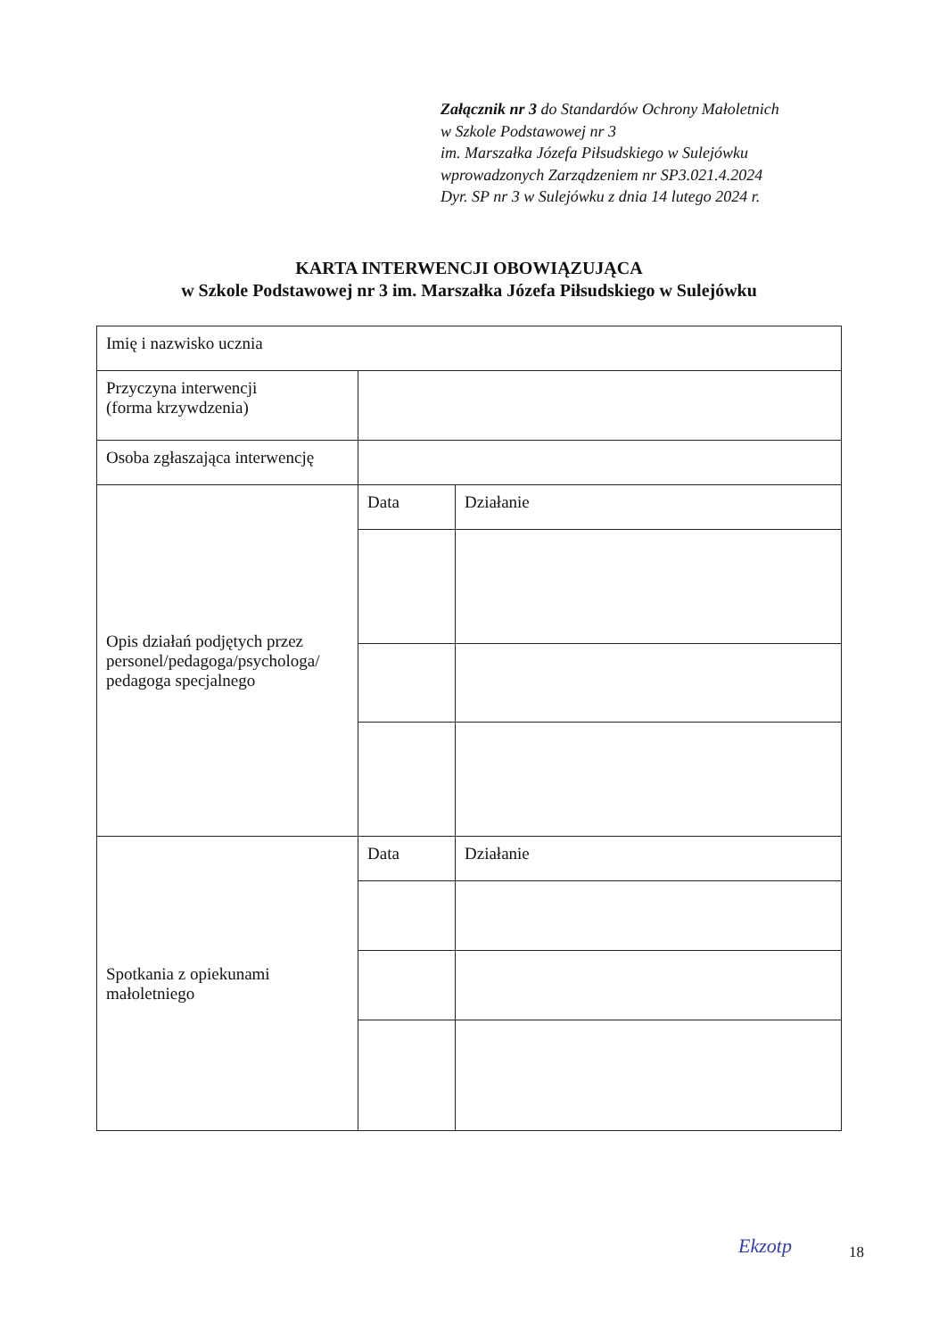Załącznik nr 3 do Standardów Ochrony Małoletnich
w Szkole Podstawowej nr 3
im. Marszałka Józefa Piłsudskiego w Sulejówku
wprowadzonych Zarządzeniem nr SP3.021.4.2024
Dyr. SP nr 3 w Sulejówku z dnia 14 lutego 2024 r.
KARTA INTERWENCJI OBOWIĄZUJĄCA
w Szkole Podstawowej nr 3 im. Marszałka Józefa Piłsudskiego w Sulejówku
| Imię i nazwisko ucznia | | |
| Przyczyna interwencji (forma krzywdzenia) | | |
| Osoba zgłaszająca interwencję | | |
| Opis działań podjętych przez personel/pedagoga/psychologa/ pedagoga specjalnego | Data | Działanie |
| Spotkania z opiekunami małoletniego | Data | Działanie |
Ekzotp 18